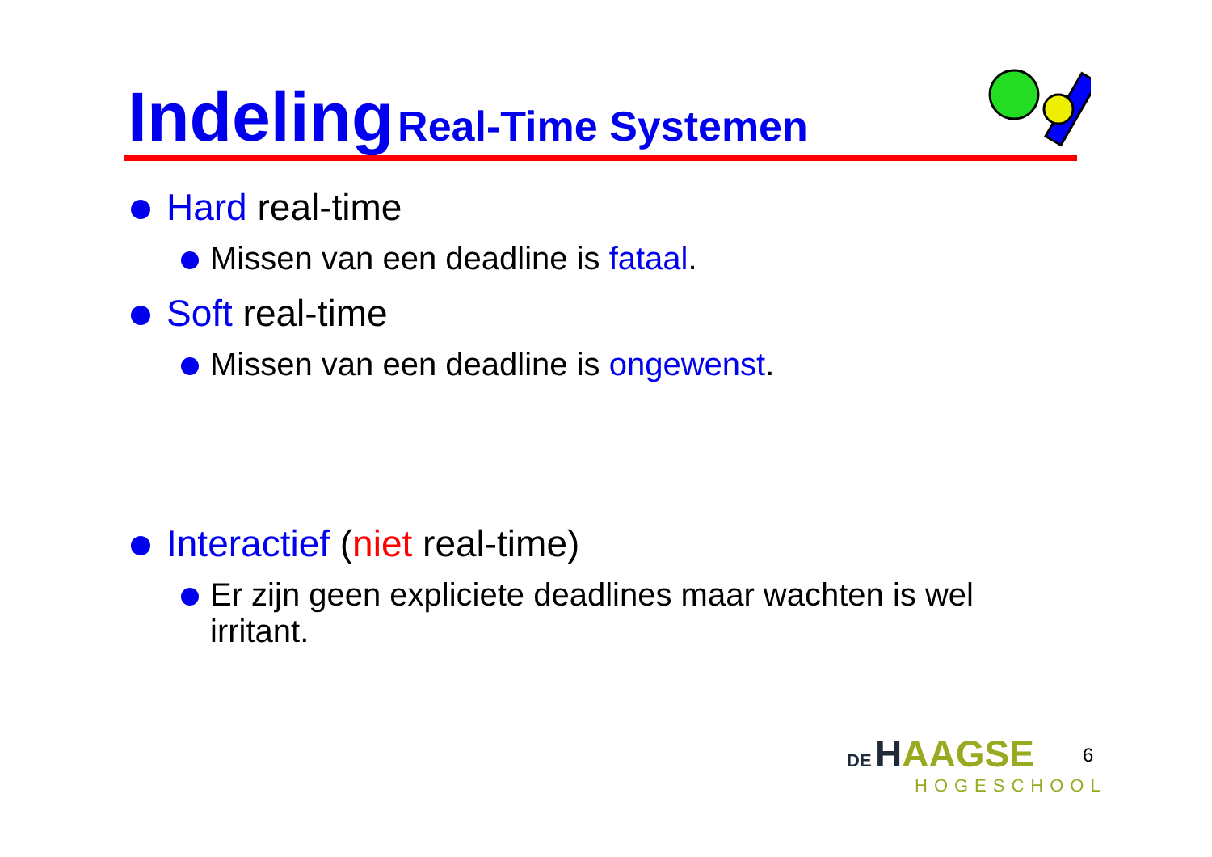Indeling Real-Time Systemen
Hard real-time
Missen van een deadline is fataal.
Soft real-time
Missen van een deadline is ongewenst.
Interactief (niet real-time)
Er zijn geen expliciete deadlines maar wachten is wel irritant.
DE HAAGSE
HOGESCHOOL
6